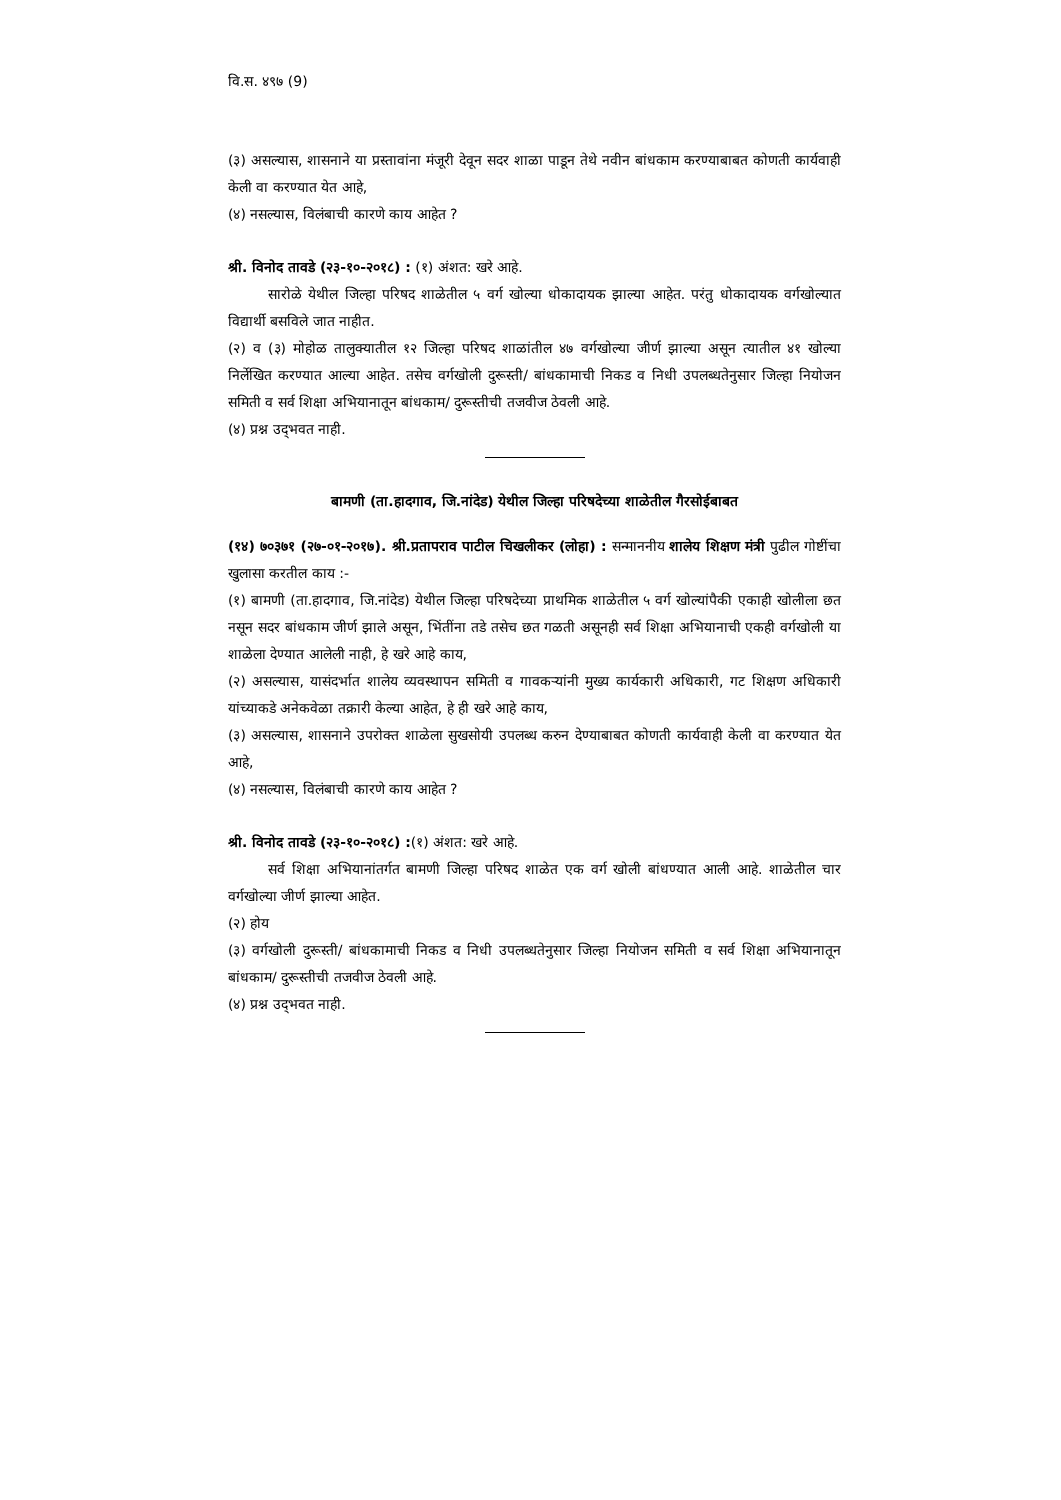वि.स. ४९७ (9)
(३) असल्यास, शासनाने या प्रस्तावांना मंजूरी देवून सदर शाळा पाडून तेथे नवीन बांधकाम करण्याबाबत कोणती कार्यवाही केली वा करण्यात येत आहे,
(४) नसल्यास, विलंबाची कारणे काय आहेत ?
श्री. विनोद तावडे (२३-१०-२०१८) : (१) अंशत: खरे आहे.
सारोळे येथील जिल्हा परिषद शाळेतील ५ वर्ग खोल्या धोकादायक झाल्या आहेत. परंतु धोकादायक वर्गखोल्यात विद्यार्थी बसविले जात नाहीत.
(२) व (३) मोहोळ तालुक्यातील १२ जिल्हा परिषद शाळांतील ४७ वर्गखोल्या जीर्ण झाल्या असून त्यातील ४१ खोल्या निर्लेखित करण्यात आल्या आहेत. तसेच वर्गखोली दुरूस्ती/ बांधकामाची निकड व निधी उपलब्धतेनुसार जिल्हा नियोजन समिती व सर्व शिक्षा अभियानातून बांधकाम/ दुरूस्तीची तजवीज ठेवली आहे.
(४) प्रश्न उद्‌भवत नाही.
बामणी (ता.हादगाव, जि.नांदेड) येथील जिल्हा परिषदेच्या शाळेतील गैरसोईबाबत
(१४) ७०३७१ (२७-०१-२०१७). श्री.प्रतापराव पाटील चिखलीकर (लोहा) : सन्माननीय शालेय शिक्षण मंत्री पुढील गोष्टींचा खुलासा करतील काय :-
(१) बामणी (ता.हादगाव, जि.नांदेड) येथील जिल्हा परिषदेच्या प्राथमिक शाळेतील ५ वर्ग खोल्यांपैकी एकाही खोलीला छत नसून सदर बांधकाम जीर्ण झाले असून, भिंतींना तडे तसेच छत गळती असूनही सर्व शिक्षा अभियानाची एकही वर्गखोली या शाळेला देण्यात आलेली नाही, हे खरे आहे काय,
(२) असल्यास, यासंदर्भात शालेय व्यवस्थापन समिती व गावकऱ्यांनी मुख्य कार्यकारी अधिकारी, गट शिक्षण अधिकारी यांच्याकडे अनेकवेळा तक्रारी केल्या आहेत, हे ही खरे आहे काय,
(३) असल्यास, शासनाने उपरोक्त शाळेला सुखसोयी उपलब्ध करुन देण्याबाबत कोणती कार्यवाही केली वा करण्यात येत आहे,
(४) नसल्यास, विलंबाची कारणे काय आहेत ?
श्री. विनोद तावडे (२३-१०-२०१८) :(१) अंशत: खरे आहे.
सर्व शिक्षा अभियानांतर्गत बामणी जिल्हा परिषद शाळेत एक वर्ग खोली बांधण्यात आली आहे. शाळेतील चार वर्गखोल्या जीर्ण झाल्या आहेत.
(२) होय
(३) वर्गखोली दुरूस्ती/ बांधकामाची निकड व निधी उपलब्धतेनुसार जिल्हा नियोजन समिती व सर्व शिक्षा अभियानातून बांधकाम/ दुरूस्तीची तजवीज ठेवली आहे.
(४) प्रश्न उद्‌भवत नाही.